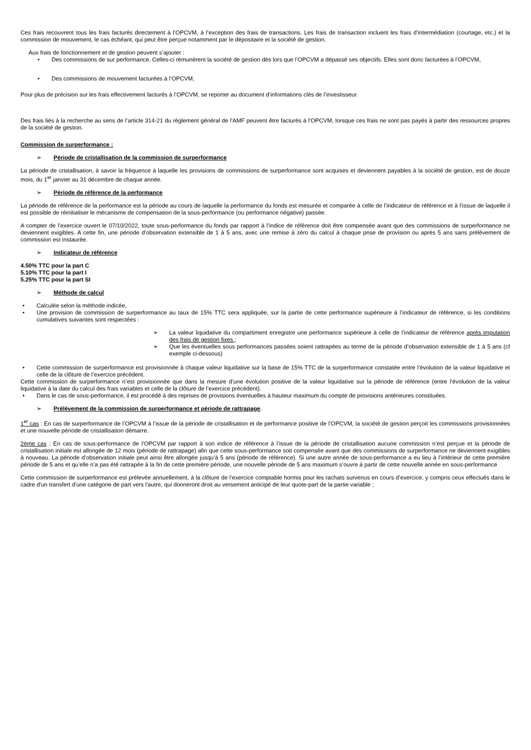Ces frais recouvrent tous les frais facturés directement à l’OPCVM, à l’exception des frais de transactions. Les frais de transaction incluent les frais d’intermédiation (courtage, etc.) et la commission de mouvement, le cas échéant, qui peut être perçue notamment par le dépositaire et la société de gestion.
Aux frais de fonctionnement et de gestion peuvent s’ajouter :
Des commissions de sur performance. Celles-ci rémunèrent la société de gestion dès lors que l’OPCVM a dépassé ses objectifs. Elles sont donc facturées à l’OPCVM,
Des commissions de mouvement facturées à l’OPCVM,
Pour plus de précision sur les frais effectivement facturés à l’OPCVM, se reporter au document d’informations clés de l’investisseur.
Des frais liés à la recherche au sens de l’article 314-21 du règlement général de l’AMF peuvent être facturés à l’OPCVM, lorsque ces frais ne sont pas payés à partir des ressources propres de la société de gestion.
Commission de surperformance :
➢ Période de cristallisation de la commission de surperformance
La période de cristallisation, à savoir la fréquence à laquelle les provisions de commissions de surperformance sont acquises et deviennent payables à la société de gestion, est de douze mois, du 1<sup>er</sup> janvier au 31 décembre de chaque année.
➢ Période de référence de la performance
La période de référence de la performance est la période au cours de laquelle la performance du fonds est mesurée et comparée à celle de l’indicateur de référence et à l’issue de laquelle il est possible de réinitialiser le mécanisme de compensation de la sous-performance (ou performance négative) passée.
A compter de l’exercice ouvert le 07/10/2022, toute sous-performance du fonds par rapport à l’indice de référence doit être compensée avant que des commissions de surperformance ne deviennent exigibles. A cette fin, une période d’observation extensible de 1 à 5 ans, avec une remise à zéro du calcul à chaque prise de provision ou après 5 ans sans prélèvement de commission est instaurée.
➢ Indicateur de référence
4.50% TTC pour la part C
5.10% TTC pour la part I
5.25% TTC pour la part SI
➢ Méthode de calcul
Calculée selon la méthode indicée,
Une provision de commission de surperformance au taux de 15% TTC sera appliquée, sur la partie de cette performance supérieure à l’indicateur de référence, si les conditions cumulatives suivantes sont respectées :
➢ La valeur liquidative du compartiment enregistre une performance supérieure à celle de l’indicateur de référence après imputation des frais de gestion fixes ;
➢ Que les éventuelles sous performances passées soient rattrapées au terme de la période d’observation extensible de 1 à 5 ans (cf exemple ci-dessous)
Cette commission de surperformance est provisionnée à chaque valeur liquidative sur la base de 15% TTC de la surperformance constatée entre l’évolution de la valeur liquidative et celle de la clôture de l’exercice précédent.
Cette commission de surperformance n’est provisionnée que dans la mesure d’une évolution positive de la valeur liquidative sur la période de référence (entre l’évolution de la valeur liquidative à la date du calcul des frais variables et celle de la clôture de l’exercice précédent).
Dans le cas de sous-performance, il est procédé à des reprises de provisions éventuelles à hauteur maximum du compte de provisions antérieures constituées.
➢ Prélèvement de la commission de surperformance et période de rattrapage.
1<sup>er</sup> cas : En cas de surperformance de l’OPCVM à l’issue de la période de cristallisation et de performance positive de l’OPCVM, la société de gestion perçoit les commissions provisionnées et une nouvelle période de cristallisation démarre.
2ème cas : En cas de sous-performance de l’OPCVM par rapport à son indice de référence à l’issue de la période de cristallisation aucune commission n’est perçue et la période de cristallisation initiale est allongée de 12 mois (période de rattrapage) afin que cette sous-performance soit compensée avant que des commissions de surperformance ne deviennent exigibles à nouveau. La période d’observation initiale peut ainsi être allongée jusqu’à 5 ans (période de référence). Si une autre année de sous-performance a eu lieu à l’intérieur de cette première période de 5 ans et qu’elle n’a pas été rattrapée à la fin de cette première période, une nouvelle période de 5 ans maximum s’ouvre à partir de cette nouvelle année en sous-performance
Cette commission de surperformance est prélevée annuellement, à la clôture de l’exercice comptable hormis pour les rachats survenus en cours d’exercice, y compris ceux effectués dans le cadre d'un transfert d'une catégorie de part vers l'autre, qui donneront droit au versement anticipé de leur quote-part de la partie variable ;